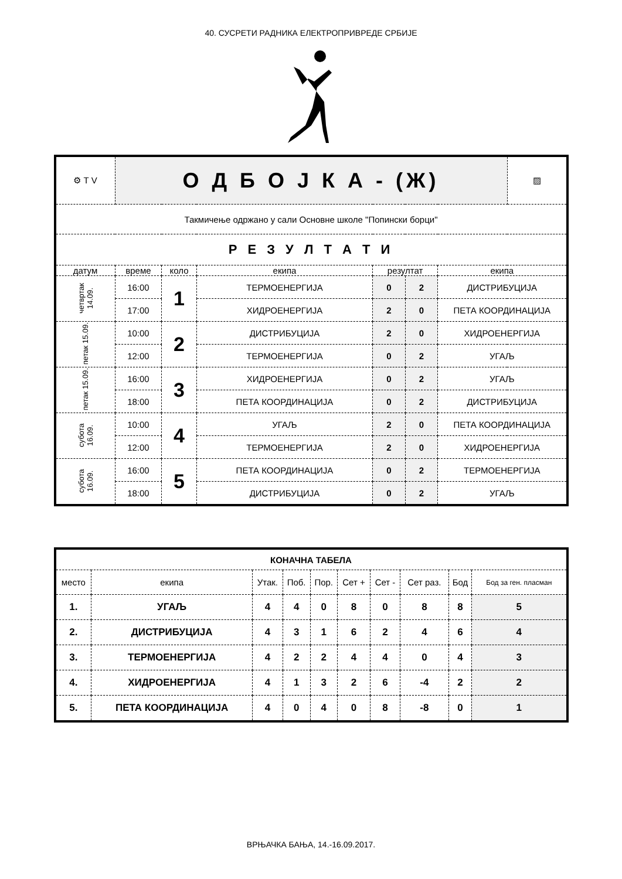40. СУСРЕТИ РАДНИКА ЕЛЕКТРОПРИВРЕДЕ СРБИЈЕ
| ⚙ Т V | О Д Б О Ј К А - (Ж) | | | | | | ▨ |
| Такмичење одржано у сали Основне школе "Попински борци" | | | | | | | |
| Р Е З У Л Т А Т И | | | | | | | |
| датум | време | коло | екипа | резултат | | екипа | |
| четвртак 14.09. | 16:00 | 1 | ТЕРМОЕНЕРГИЈА | 0 | 2 | ДИСТРИБУЦИЈА | |
| | 17:00 | | ХИДРОЕНЕРГИЈА | 2 | 0 | ПЕТА КООРДИНАЦИЈА | |
| петак 15.09. | 10:00 | 2 | ДИСТРИБУЦИЈА | 2 | 0 | ХИДРОЕНЕРГИЈА | |
| | 12:00 | | ТЕРМОЕНЕРГИЈА | 0 | 2 | УГАЉ | |
| петак 15.09. | 16:00 | 3 | ХИДРОЕНЕРГИЈА | 0 | 2 | УГАЉ | |
| | 18:00 | | ПЕТА КООРДИНАЦИЈА | 0 | 2 | ДИСТРИБУЦИЈА | |
| субота 16.09. | 10:00 | 4 | УГАЉ | 2 | 0 | ПЕТА КООРДИНАЦИЈА | |
| | 12:00 | | ТЕРМОЕНЕРГИЈА | 2 | 0 | ХИДРОЕНЕРГИЈА | |
| субота 16.09. | 16:00 | 5 | ПЕТА КООРДИНАЦИЈА | 0 | 2 | ТЕРМОЕНЕРГИЈА | |
| | 18:00 | | ДИСТРИБУЦИЈА | 0 | 2 | УГАЉ | |
| КОНАЧНА ТАБЕЛА | | | | | | | | | |
| место | екипа | Утак. | Поб. | Пор. | Сет + | Сет - | Сет раз. | Бод | Бод за ген. пласман |
| 1. | УГАЉ | 4 | 4 | 0 | 8 | 0 | 8 | 8 | 5 |
| 2. | ДИСТРИБУЦИЈА | 4 | 3 | 1 | 6 | 2 | 4 | 6 | 4 |
| 3. | ТЕРМОЕНЕРГИЈА | 4 | 2 | 2 | 4 | 4 | 0 | 4 | 3 |
| 4. | ХИДРОЕНЕРГИЈА | 4 | 1 | 3 | 2 | 6 | -4 | 2 | 2 |
| 5. | ПЕТА КООРДИНАЦИЈА | 4 | 0 | 4 | 0 | 8 | -8 | 0 | 1 |
ВРЊАЧКА БАЊА, 14.-16.09.2017.